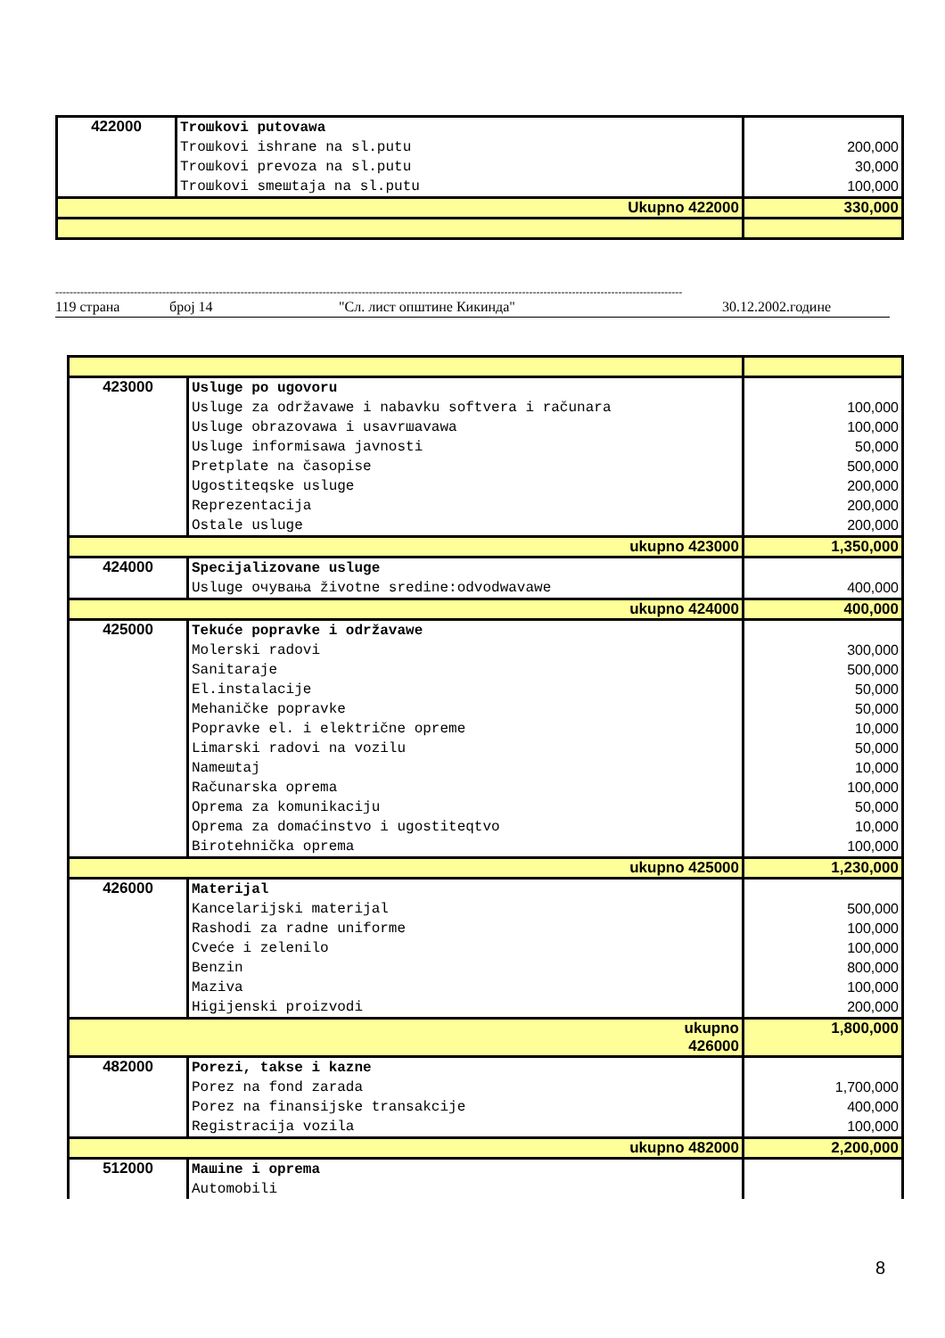| 422000 | Troшkovi putovawa Troшkovi ishrane na sl.putu Troшkovi prevoza na sl.putu Troшkovi smeшtaja na sl.putu | 200,000 30,000 100,000 |
| Ukupno 422000 | | 330,000 |
--------------------------------------------------------------------------------------------------------------------------------------------------------------------------------
119 страна број 14 "Сл. лист општине Кикинда" 30.12.2002.године
| 423000 | Usluge po ugovoru Usluge za održavawe i nabavku softvera i računara Usluge obrazovawa i usavrшavawa Usluge informisawa javnosti Pretplate na časopise Ugostiteqske usluge Reprezentacija Ostale usluge | 100,000 100,000 50,000 500,000 200,000 200,000 200,000 |
| ukupno 423000 | | 1,350,000 |
| 424000 | Specijalizovane usluge Usluge очувања životne sredine:odvodwavawe | 400,000 |
| ukupno 424000 | | 400,000 |
| 425000 | Tekuće popravke i održavawe Molerski radovi Sanitaraje El.instalacije Mehaničke popravke Popravke el. i električne opreme Limarski radovi na vozilu Nameшtaj Računarska oprema Oprema za komunikaciju Oprema za domaćinstvo i ugostiteqtvo Birotehnička oprema | 300,000 500,000 50,000 50,000 10,000 50,000 10,000 100,000 50,000 10,000 100,000 |
| ukupno 425000 | | 1,230,000 |
| 426000 | Materijal Kancelarijski materijal Rashodi za radne uniforme Cveće i zelenilo Benzin Maziva Higijenski proizvodi | 500,000 100,000 100,000 800,000 100,000 200,000 |
| ukupno 426000 | | 1,800,000 |
| 482000 | Porezi, takse i kazne Porez na fond zarada Porez na finansijske transakcije Registracija vozila | 1,700,000 400,000 100,000 |
| ukupno 482000 | | 2,200,000 |
| 512000 | Maшine i oprema Automobili | |
8